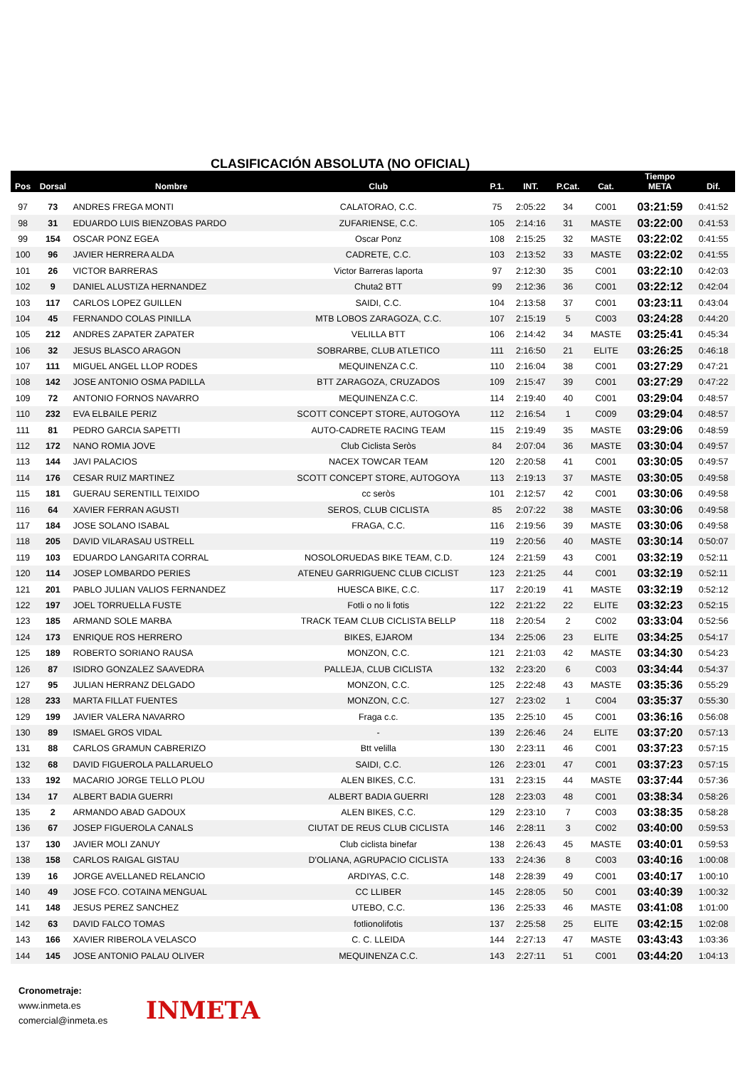CLASIFICACIÓN ABSOLUTA (NO OFICIAL)
| Pos | Dorsal | Nombre | Club | P.1. | INT. | P.Cat. | Cat. | Tiempo META | Dif. |
| --- | --- | --- | --- | --- | --- | --- | --- | --- | --- |
| 97 | 73 | ANDRES FREGA MONTI | CALATORAO, C.C. | 75 | 2:05:22 | 34 | C001 | 03:21:59 | 0:41:52 |
| 98 | 31 | EDUARDO LUIS BIENZOBAS PARDO | ZUFARIENSE, C.C. | 105 | 2:14:16 | 31 | MASTE | 03:22:00 | 0:41:53 |
| 99 | 154 | OSCAR PONZ EGEA | Oscar Ponz | 108 | 2:15:25 | 32 | MASTE | 03:22:02 | 0:41:55 |
| 100 | 96 | JAVIER HERRERA ALDA | CADRETE, C.C. | 103 | 2:13:52 | 33 | MASTE | 03:22:02 | 0:41:55 |
| 101 | 26 | VICTOR BARRERAS | Victor Barreras laporta | 97 | 2:12:30 | 35 | C001 | 03:22:10 | 0:42:03 |
| 102 | 9 | DANIEL ALUSTIZA HERNANDEZ | Chuta2 BTT | 99 | 2:12:36 | 36 | C001 | 03:22:12 | 0:42:04 |
| 103 | 117 | CARLOS LOPEZ GUILLEN | SAIDI, C.C. | 104 | 2:13:58 | 37 | C001 | 03:23:11 | 0:43:04 |
| 104 | 45 | FERNANDO COLAS PINILLA | MTB LOBOS ZARAGOZA, C.C. | 107 | 2:15:19 | 5 | C003 | 03:24:28 | 0:44:20 |
| 105 | 212 | ANDRES ZAPATER ZAPATER | VELILLA BTT | 106 | 2:14:42 | 34 | MASTE | 03:25:41 | 0:45:34 |
| 106 | 32 | JESUS BLASCO ARAGON | SOBRARBE, CLUB ATLETICO | 111 | 2:16:50 | 21 | ELITE | 03:26:25 | 0:46:18 |
| 107 | 111 | MIGUEL ANGEL LLOP RODES | MEQUINENZA C.C. | 110 | 2:16:04 | 38 | C001 | 03:27:29 | 0:47:21 |
| 108 | 142 | JOSE ANTONIO OSMA PADILLA | BTT ZARAGOZA, CRUZADOS | 109 | 2:15:47 | 39 | C001 | 03:27:29 | 0:47:22 |
| 109 | 72 | ANTONIO FORNOS NAVARRO | MEQUINENZA C.C. | 114 | 2:19:40 | 40 | C001 | 03:29:04 | 0:48:57 |
| 110 | 232 | EVA ELBAILE PERIZ | SCOTT CONCEPT STORE, AUTOGOYA | 112 | 2:16:54 | 1 | C009 | 03:29:04 | 0:48:57 |
| 111 | 81 | PEDRO GARCIA SAPETTI | AUTO-CADRETE RACING TEAM | 115 | 2:19:49 | 35 | MASTE | 03:29:06 | 0:48:59 |
| 112 | 172 | NANO ROMIA JOVE | Club Ciclista Seròs | 84 | 2:07:04 | 36 | MASTE | 03:30:04 | 0:49:57 |
| 113 | 144 | JAVI PALACIOS | NACEX TOWCAR TEAM | 120 | 2:20:58 | 41 | C001 | 03:30:05 | 0:49:57 |
| 114 | 176 | CESAR RUIZ MARTINEZ | SCOTT CONCEPT STORE, AUTOGOYA | 113 | 2:19:13 | 37 | MASTE | 03:30:05 | 0:49:58 |
| 115 | 181 | GUERAU SERENTILL TEIXIDO | cc seròs | 101 | 2:12:57 | 42 | C001 | 03:30:06 | 0:49:58 |
| 116 | 64 | XAVIER FERRAN AGUSTI | SEROS, CLUB CICLISTA | 85 | 2:07:22 | 38 | MASTE | 03:30:06 | 0:49:58 |
| 117 | 184 | JOSE SOLANO ISABAL | FRAGA, C.C. | 116 | 2:19:56 | 39 | MASTE | 03:30:06 | 0:49:58 |
| 118 | 205 | DAVID VILARASAU USTRELL | | 119 | 2:20:56 | 40 | MASTE | 03:30:14 | 0:50:07 |
| 119 | 103 | EDUARDO LANGARITA CORRAL | NOSOLORUEDAS BIKE TEAM, C.D. | 124 | 2:21:59 | 43 | C001 | 03:32:19 | 0:52:11 |
| 120 | 114 | JOSEP LOMBARDO PERIES | ATENEU GARRIGUENC CLUB CICLIST | 123 | 2:21:25 | 44 | C001 | 03:32:19 | 0:52:11 |
| 121 | 201 | PABLO JULIAN VALIOS FERNANDEZ | HUESCA BIKE, C.C. | 117 | 2:20:19 | 41 | MASTE | 03:32:19 | 0:52:12 |
| 122 | 197 | JOEL TORRUELLA FUSTE | Fotli o no li fotis | 122 | 2:21:22 | 22 | ELITE | 03:32:23 | 0:52:15 |
| 123 | 185 | ARMAND SOLE MARBA | TRACK TEAM CLUB CICLISTA BELLP | 118 | 2:20:54 | 2 | C002 | 03:33:04 | 0:52:56 |
| 124 | 173 | ENRIQUE ROS HERRERO | BIKES, EJAROM | 134 | 2:25:06 | 23 | ELITE | 03:34:25 | 0:54:17 |
| 125 | 189 | ROBERTO SORIANO RAUSA | MONZON, C.C. | 121 | 2:21:03 | 42 | MASTE | 03:34:30 | 0:54:23 |
| 126 | 87 | ISIDRO GONZALEZ SAAVEDRA | PALLEJA, CLUB CICLISTA | 132 | 2:23:20 | 6 | C003 | 03:34:44 | 0:54:37 |
| 127 | 95 | JULIAN HERRANZ DELGADO | MONZON, C.C. | 125 | 2:22:48 | 43 | MASTE | 03:35:36 | 0:55:29 |
| 128 | 233 | MARTA FILLAT FUENTES | MONZON, C.C. | 127 | 2:23:02 | 1 | C004 | 03:35:37 | 0:55:30 |
| 129 | 199 | JAVIER VALERA NAVARRO | Fraga c.c. | 135 | 2:25:10 | 45 | C001 | 03:36:16 | 0:56:08 |
| 130 | 89 | ISMAEL GROS VIDAL | - | 139 | 2:26:46 | 24 | ELITE | 03:37:20 | 0:57:13 |
| 131 | 88 | CARLOS GRAMUN CABRERIZO | Btt velilla | 130 | 2:23:11 | 46 | C001 | 03:37:23 | 0:57:15 |
| 132 | 68 | DAVID FIGUEROLA PALLARUELO | SAIDI, C.C. | 126 | 2:23:01 | 47 | C001 | 03:37:23 | 0:57:15 |
| 133 | 192 | MACARIO JORGE TELLO PLOU | ALEN BIKES, C.C. | 131 | 2:23:15 | 44 | MASTE | 03:37:44 | 0:57:36 |
| 134 | 17 | ALBERT BADIA GUERRI | ALBERT BADIA GUERRI | 128 | 2:23:03 | 48 | C001 | 03:38:34 | 0:58:26 |
| 135 | 2 | ARMANDO ABAD GADOUX | ALEN BIKES, C.C. | 129 | 2:23:10 | 7 | C003 | 03:38:35 | 0:58:28 |
| 136 | 67 | JOSEP FIGUEROLA CANALS | CIUTAT DE REUS CLUB CICLISTA | 146 | 2:28:11 | 3 | C002 | 03:40:00 | 0:59:53 |
| 137 | 130 | JAVIER MOLI ZANUY | Club ciclista binefar | 138 | 2:26:43 | 45 | MASTE | 03:40:01 | 0:59:53 |
| 138 | 158 | CARLOS RAIGAL GISTAU | D'OLIANA, AGRUPACIO CICLISTA | 133 | 2:24:36 | 8 | C003 | 03:40:16 | 1:00:08 |
| 139 | 16 | JORGE AVELLANED RELANCIO | ARDIYAS, C.C. | 148 | 2:28:39 | 49 | C001 | 03:40:17 | 1:00:10 |
| 140 | 49 | JOSE FCO. COTAINA MENGUAL | CC LLIBER | 145 | 2:28:05 | 50 | C001 | 03:40:39 | 1:00:32 |
| 141 | 148 | JESUS PEREZ SANCHEZ | UTEBO, C.C. | 136 | 2:25:33 | 46 | MASTE | 03:41:08 | 1:01:00 |
| 142 | 63 | DAVID FALCO TOMAS | fotlionolifotis | 137 | 2:25:58 | 25 | ELITE | 03:42:15 | 1:02:08 |
| 143 | 166 | XAVIER RIBEROLA VELASCO | C. C. LLEIDA | 144 | 2:27:13 | 47 | MASTE | 03:43:43 | 1:03:36 |
| 144 | 145 | JOSE ANTONIO PALAU OLIVER | MEQUINENZA C.C. | 143 | 2:27:11 | 51 | C001 | 03:44:20 | 1:04:13 |
Cronometraje:
www.inmeta.es
comercial@inmeta.es
INMETA